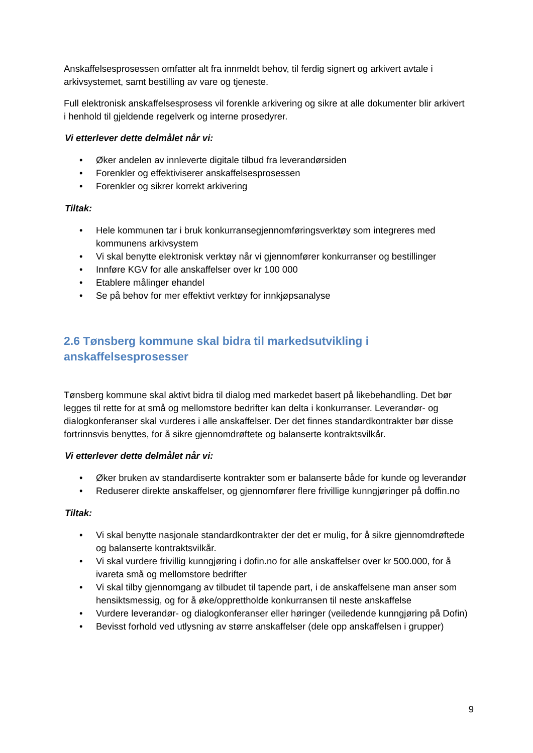Anskaffelsesprosessen omfatter alt fra innmeldt behov, til ferdig signert og arkivert avtale i arkivsystemet, samt bestilling av vare og tjeneste.
Full elektronisk anskaffelsesprosess vil forenkle arkivering og sikre at alle dokumenter blir arkivert i henhold til gjeldende regelverk og interne prosedyrer.
Vi etterlever dette delmålet når vi:
• Øker andelen av innleverte digitale tilbud fra leverandørsiden
• Forenkler og effektiviserer anskaffelsesprosessen
• Forenkler og sikrer korrekt arkivering
Tiltak:
• Hele kommunen tar i bruk konkurransegjennomføringsverktøy som integreres med kommunens arkivsystem
• Vi skal benytte elektronisk verktøy når vi gjennomfører konkurranser og bestillinger
• Innføre KGV for alle anskaffelser over kr 100 000
• Etablere målinger ehandel
• Se på behov for mer effektivt verktøy for innkjøpsanalyse
2.6 Tønsberg kommune skal bidra til markedsutvikling i anskaffelsesprosesser
Tønsberg kommune skal aktivt bidra til dialog med markedet basert på likebehandling. Det bør legges til rette for at små og mellomstore bedrifter kan delta i konkurranser. Leverandør- og dialogkonferanser skal vurderes i alle anskaffelser. Der det finnes standardkontrakter bør disse fortrinnsvis benyttes, for å sikre gjennomdrøftete og balanserte kontraktsvilkår.
Vi etterlever dette delmålet når vi:
• Øker bruken av standardiserte kontrakter som er balanserte både for kunde og leverandør
• Reduserer direkte anskaffelser, og gjennomfører flere frivillige kunngjøringer på doffin.no
Tiltak:
• Vi skal benytte nasjonale standardkontrakter der det er mulig, for å sikre gjennomdrøftede og balanserte kontraktsvilkår.
• Vi skal vurdere frivillig kunngjøring i dofin.no for alle anskaffelser over kr 500.000, for å ivareta små og mellomstore bedrifter
• Vi skal tilby gjennomgang av tilbudet til tapende part, i de anskaffelsene man anser som hensiktsmessig, og for å øke/opprettholde konkurransen til neste anskaffelse
• Vurdere leverandør- og dialogkonferanser eller høringer (veiledende kunngjøring på Dofin)
• Bevisst forhold ved utlysning av større anskaffelser (dele opp anskaffelsen i grupper)
9